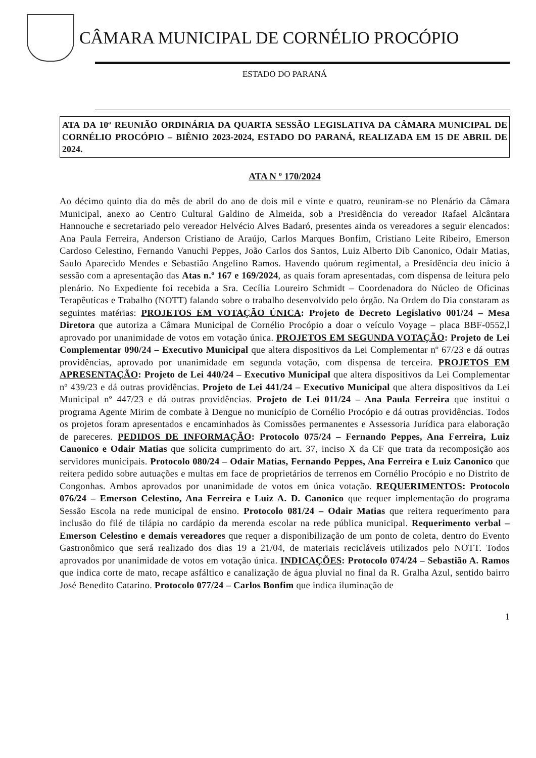CÂMARA MUNICIPAL DE CORNÉLIO PROCÓPIO
ESTADO DO PARANÁ
ATA DA 10ª REUNIÃO ORDINÁRIA DA QUARTA SESSÃO LEGISLATIVA DA CÂMARA MUNICIPAL DE CORNÉLIO PROCÓPIO – BIÊNIO 2023-2024, ESTADO DO PARANÁ, REALIZADA EM 15 DE ABRIL DE 2024.
ATA N º 170/2024
Ao décimo quinto dia do mês de abril do ano de dois mil e vinte e quatro, reuniram-se no Plenário da Câmara Municipal, anexo ao Centro Cultural Galdino de Almeida, sob a Presidência do vereador Rafael Alcântara Hannouche e secretariado pelo vereador Helvécio Alves Badaró, presentes ainda os vereadores a seguir elencados: Ana Paula Ferreira, Anderson Cristiano de Araújo, Carlos Marques Bonfim, Cristiano Leite Ribeiro, Emerson Cardoso Celestino, Fernando Vanuchi Peppes, João Carlos dos Santos, Luiz Alberto Dib Canonico, Odair Matias, Saulo Aparecido Mendes e Sebastião Angelino Ramos. Havendo quórum regimental, a Presidência deu início à sessão com a apresentação das Atas n.º 167 e 169/2024, as quais foram apresentadas, com dispensa de leitura pelo plenário. No Expediente foi recebida a Sra. Cecília Loureiro Schmidt – Coordenadora do Núcleo de Oficinas Terapêuticas e Trabalho (NOTT) falando sobre o trabalho desenvolvido pelo órgão. Na Ordem do Dia constaram as seguintes matérias: PROJETOS EM VOTAÇÃO ÚNICA: Projeto de Decreto Legislativo 001/24 – Mesa Diretora que autoriza a Câmara Municipal de Cornélio Procópio a doar o veículo Voyage – placa BBF-0552,l aprovado por unanimidade de votos em votação única. PROJETOS EM SEGUNDA VOTAÇÃO: Projeto de Lei Complementar 090/24 – Executivo Municipal que altera dispositivos da Lei Complementar nº 67/23 e dá outras providências, aprovado por unanimidade em segunda votação, com dispensa de terceira. PROJETOS EM APRESENTAÇÃO: Projeto de Lei 440/24 – Executivo Municipal que altera dispositivos da Lei Complementar nº 439/23 e dá outras providências. Projeto de Lei 441/24 – Executivo Municipal que altera dispositivos da Lei Municipal nº 447/23 e dá outras providências. Projeto de Lei 011/24 – Ana Paula Ferreira que institui o programa Agente Mirim de combate à Dengue no município de Cornélio Procópio e dá outras providências. Todos os projetos foram apresentados e encaminhados às Comissões permanentes e Assessoria Jurídica para elaboração de pareceres. PEDIDOS DE INFORMAÇÃO: Protocolo 075/24 – Fernando Peppes, Ana Ferreira, Luiz Canonico e Odair Matias que solicita cumprimento do art. 37, inciso X da CF que trata da recomposição aos servidores municipais. Protocolo 080/24 – Odair Matias, Fernando Peppes, Ana Ferreira e Luiz Canonico que reitera pedido sobre autuações e multas em face de proprietários de terrenos em Cornélio Procópio e no Distrito de Congonhas. Ambos aprovados por unanimidade de votos em única votação. REQUERIMENTOS: Protocolo 076/24 – Emerson Celestino, Ana Ferreira e Luiz A. D. Canonico que requer implementação do programa Sessão Escola na rede municipal de ensino. Protocolo 081/24 – Odair Matias que reitera requerimento para inclusão do filé de tilápia no cardápio da merenda escolar na rede pública municipal. Requerimento verbal – Emerson Celestino e demais vereadores que requer a disponibilização de um ponto de coleta, dentro do Evento Gastronômico que será realizado dos dias 19 a 21/04, de materiais recicláveis utilizados pelo NOTT. Todos aprovados por unanimidade de votos em votação única. INDICAÇÕES: Protocolo 074/24 – Sebastião A. Ramos que indica corte de mato, recape asfáltico e canalização de água pluvial no final da R. Gralha Azul, sentido bairro José Benedito Catarino. Protocolo 077/24 – Carlos Bonfim que indica iluminação de
1